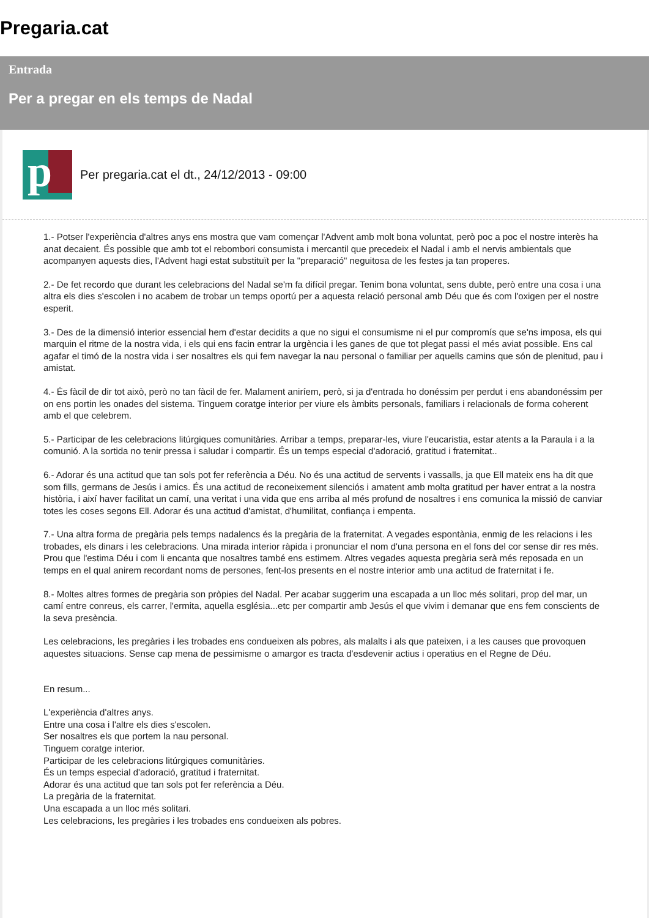Pregaria.cat
Entrada
Per a pregar en els temps de Nadal
p
Per pregaria.cat el dt., 24/12/2013 - 09:00
1.- Potser l'experiència d'altres anys ens mostra que vam començar l'Advent amb molt bona voluntat, però poc a poc el nostre interès ha anat decaient. És possible que amb tot el rebombori consumista i mercantil que precedeix el Nadal i amb el nervis ambientals que acompanyen aquests dies, l'Advent hagi estat substituït per la "preparació" neguitosa de les festes ja tan properes.
2.- De fet recordo que durant les celebracions del Nadal se'm fa difícil pregar. Tenim bona voluntat, sens dubte, però entre una cosa i una altra els dies s'escolen i no acabem de trobar un temps oportú per a aquesta relació personal amb Déu que és com l'oxigen per el nostre esperit.
3.- Des de la dimensió interior essencial hem d'estar decidits a que no sigui el consumisme ni el pur compromís que se'ns imposa, els qui marquin el ritme de la nostra vida, i els qui ens facin entrar la urgència i les ganes de que tot plegat passi el més aviat possible. Ens cal agafar el timó de la nostra vida i ser nosaltres els qui fem navegar la nau personal o familiar per aquells camins que són de plenitud, pau i amistat.
4.- És fàcil de dir tot això, però no tan fàcil de fer. Malament aniríem, però, si ja d'entrada ho donéssim per perdut i ens abandonéssim per on ens portin les onades del sistema. Tinguem coratge interior per viure els àmbits personals, familiars i relacionals de forma coherent amb el que celebrem.
5.- Participar de les celebracions litúrgiques comunitàries. Arribar a temps, preparar-les, viure l'eucaristia, estar atents a la Paraula i a la comunió. A la sortida no tenir pressa i saludar i compartir. És un temps especial d'adoració, gratitud i fraternitat..
6.- Adorar és una actitud que tan sols pot fer referència a Déu. No és una actitud de servents i vassalls, ja que Ell mateix ens ha dit que som fills, germans de Jesús i amics. És una actitud de reconeixement silenciós i amatent amb molta gratitud per haver entrat a la nostra història, i així haver facilitat un camí, una veritat i una vida que ens arriba al més profund de nosaltres i ens comunica la missió de canviar totes les coses segons Ell. Adorar és una actitud d'amistat, d'humilitat, confiança i empenta.
7.- Una altra forma de pregària pels temps nadalencs és la pregària de la fraternitat. A vegades espontània, enmig de les relacions i les trobades, els dinars i les celebracions. Una mirada interior ràpida i pronunciar el nom d'una persona en el fons del cor sense dir res més. Prou que l'estima Déu i com li encanta que nosaltres també ens estimem. Altres vegades aquesta pregària serà més reposada en un temps en el qual anirem recordant noms de persones, fent-los presents en el nostre interior amb una actitud de fraternitat i fe.
8.- Moltes altres formes de pregària son pròpies del Nadal. Per acabar suggerim una escapada a un lloc més solitari, prop del mar, un camí entre conreus, els carrer, l'ermita, aquella església...etc per compartir amb Jesús el que vivim i demanar que ens fem conscients de la seva presència.
Les celebracions, les pregàries i les trobades ens condueixen als pobres, als malalts i als que pateixen, i a les causes que provoquen aquestes situacions. Sense cap mena de pessimisme o amargor es tracta d'esdevenir actius i operatius en el Regne de Déu.
En resum...
L'experiència d'altres anys.
Entre una cosa i l'altre els dies s'escolen.
Ser nosaltres els que portem la nau personal.
Tinguem coratge interior.
Participar de les celebracions litúrgiques comunitàries.
És un temps especial d'adoració, gratitud i fraternitat.
Adorar és una actitud que tan sols pot fer referència a Déu.
La pregària de la fraternitat.
Una escapada a un lloc més solitari.
Les celebracions, les pregàries i les trobades ens condueixen als pobres.